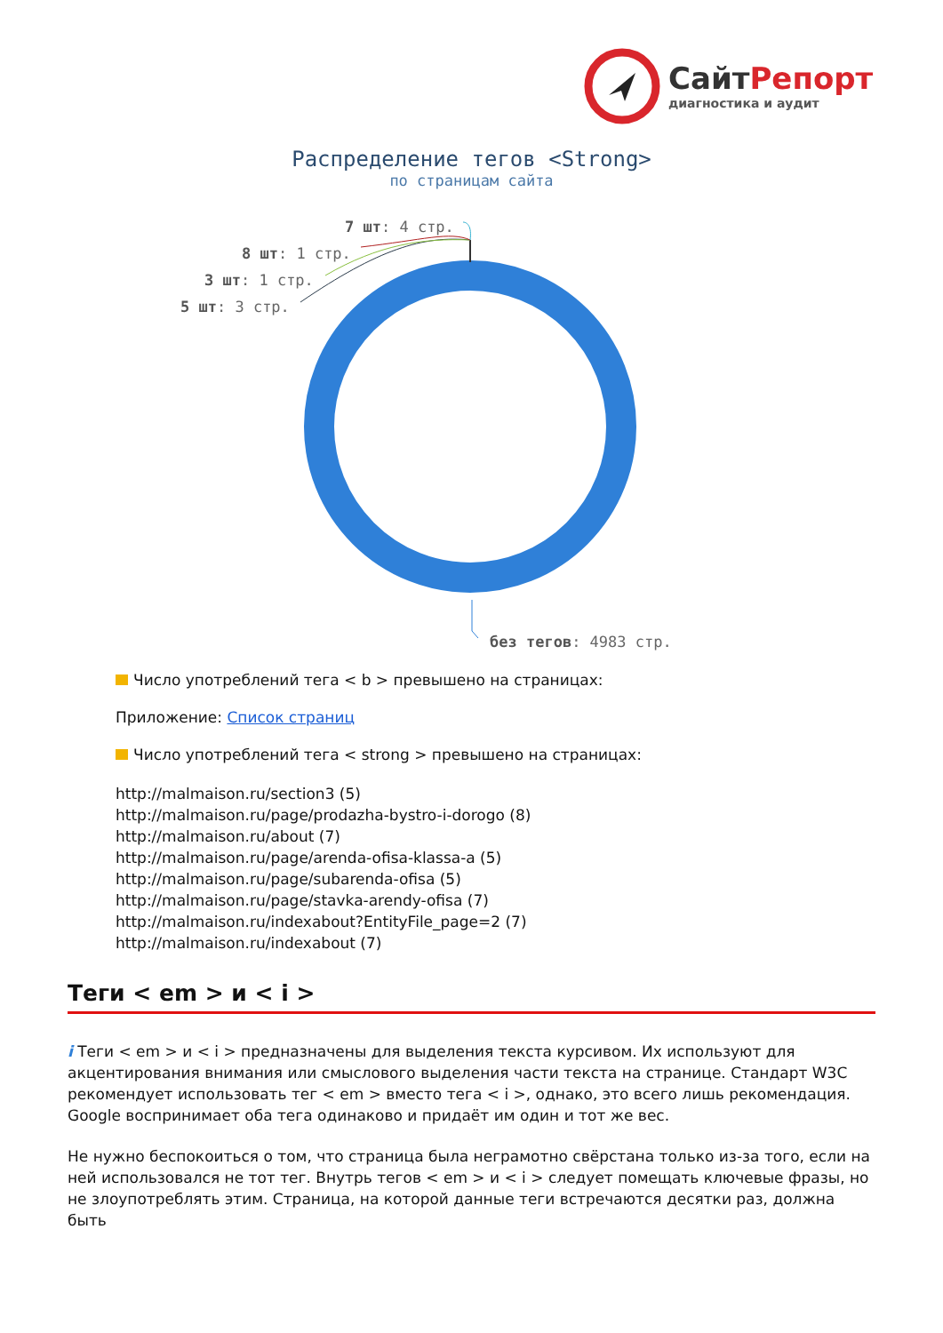СайтРепорт
диагностика и аудит
Распределение тегов <Strong>
по страницам сайта
7 шт: 4 стр.
8 шт: 1 стр.
3 шт: 1 стр.
5 шт: 3 стр.
без тегов: 4983 стр.
Число употреблений тега < b > превышено на страницах:
Приложение: Список страниц
Число употреблений тега < strong > превышено на страницах:
http://malmaison.ru/section3 (5)
http://malmaison.ru/page/prodazha-bystro-i-dorogo (8)
http://malmaison.ru/about (7)
http://malmaison.ru/page/arenda-ofisa-klassa-a (5)
http://malmaison.ru/page/subarenda-ofisa (5)
http://malmaison.ru/page/stavka-arendy-ofisa (7)
http://malmaison.ru/indexabout?EntityFile_page=2 (7)
http://malmaison.ru/indexabout (7)
Теги < em > и < i >
i Теги < em > и < i > предназначены для выделения текста курсивом. Их используют для акцентирования внимания или смыслового выделения части текста на странице. Стандарт W3C рекомендует использовать тег < em > вместо тега < i >, однако, это всего лишь рекомендация. Google воспринимает оба тега одинаково и придаёт им один и тот же вес.
Не нужно беспокоиться о том, что страница была неграмотно свёрстана только из-за того, если на ней использовался не тот тег. Внутрь тегов < em > и < i > следует помещать ключевые фразы, но не злоупотреблять этим. Страница, на которой данные теги встречаются десятки раз, должна быть